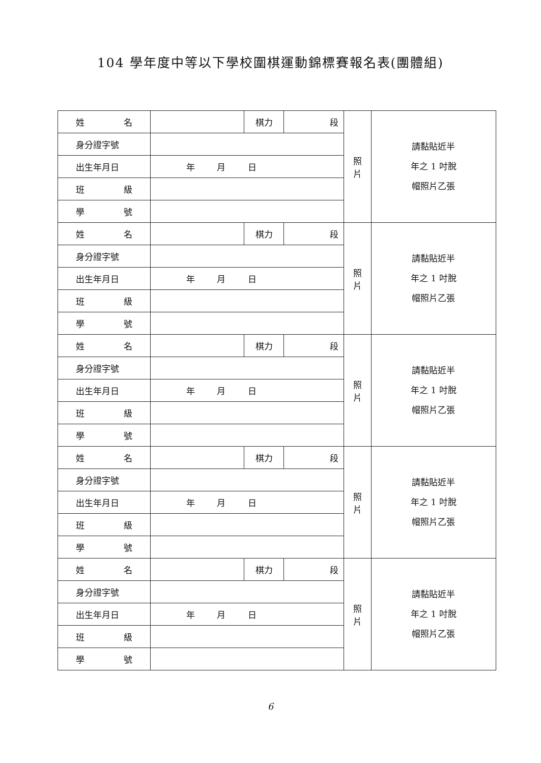104 學年度中等以下學校圍棋運動錦標賽報名表(團體組)
| 姓 名 | | 棋力 | 段 | 照片 | 請黏貼近半 年之 1 吋脫 帽照片乙張 |
| 身分證字號 | | | | | |
| 出生年月日 | 年 月 日 | | | | |
| 班 級 | | | | | |
| 學 號 | | | | | |
| 姓 名 | | 棋力 | 段 | 照片 | 請黏貼近半 年之 1 吋脫 帽照片乙張 |
| 身分證字號 | | | | | |
| 出生年月日 | 年 月 日 | | | | |
| 班 級 | | | | | |
| 學 號 | | | | | |
| 姓 名 | | 棋力 | 段 | 照片 | 請黏貼近半 年之 1 吋脫 帽照片乙張 |
| 身分證字號 | | | | | |
| 出生年月日 | 年 月 日 | | | | |
| 班 級 | | | | | |
| 學 號 | | | | | |
| 姓 名 | | 棋力 | 段 | 照片 | 請黏貼近半 年之 1 吋脫 帽照片乙張 |
| 身分證字號 | | | | | |
| 出生年月日 | 年 月 日 | | | | |
| 班 級 | | | | | |
| 學 號 | | | | | |
| 姓 名 | | 棋力 | 段 | 照片 | 請黏貼近半 年之 1 吋脫 帽照片乙張 |
| 身分證字號 | | | | | |
| 出生年月日 | 年 月 日 | | | | |
| 班 級 | | | | | |
| 學 號 | | | | | |
6